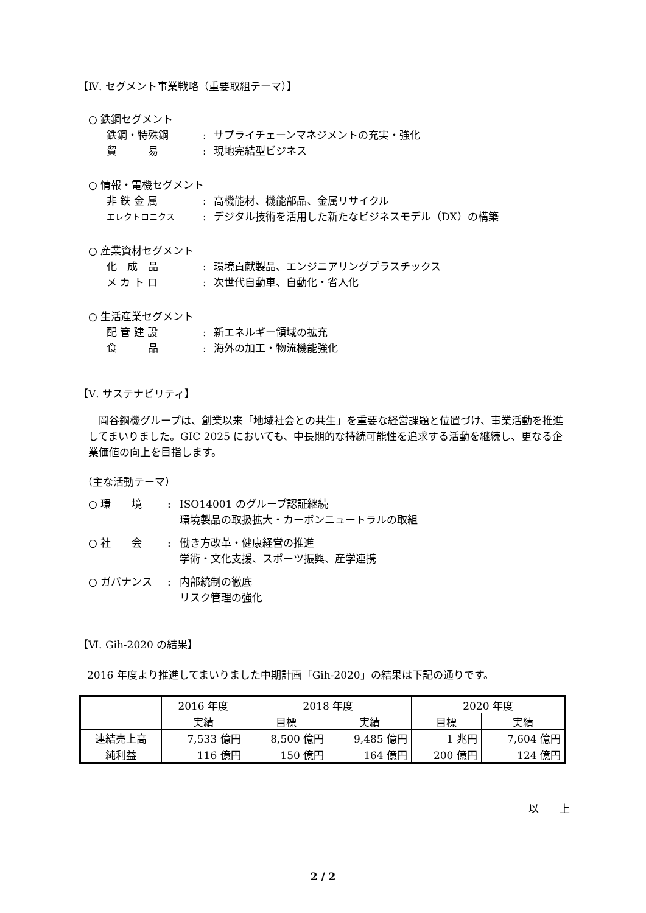【Ⅳ. セグメント事業戦略（重要取組テーマ）】
○ 鉄鋼セグメント
鉄鋼・特殊鋼: サプライチェーンマネジメントの充実・強化
貿　　　易: 現地完結型ビジネス
○ 情報・電機セグメント
非 鉄 金 属: 高機能材、機能部品、金属リサイクル
エレクトロニクス: デジタル技術を活用した新たなビジネスモデル（DX）の構築
○ 産業資材セグメント
化　成　品: 環境貢献製品、エンジニアリングプラスチックス
メ カ ト ロ: 次世代自動車、自動化・省人化
○ 生活産業セグメント
配 管 建 設: 新エネルギー領域の拡充
食　　　品: 海外の加工・物流機能強化
【Ⅴ. サステナビリティ】
岡谷鋼機グループは、創業以来「地域社会との共生」を重要な経営課題と位置づけ、事業活動を推進してまいりました。GIC 2025 においても、中長期的な持続可能性を追求する活動を継続し、更なる企業価値の向上を目指します。
（主な活動テーマ）
○ 環　　境: ISO14001 のグループ認証継続
環境製品の取扱拡大・カーボンニュートラルの取組
○ 社　　会: 働き方改革・健康経営の推進
学術・文化支援、スポーツ振興、産学連携
○ ガバナンス: 内部統制の徹底
リスク管理の強化
【Ⅵ. Gih-2020 の結果】
2016 年度より推進してまいりました中期計画「Gih-2020」の結果は下記の通りです。
| | 2016 年度 | 2018 年度 | | 2020 年度 | |
| --- | --- | --- | --- | --- | --- |
| | 実績 | 目標 | 実績 | 目標 | 実績 |
| 連結売上高 | 7,533 億円 | 8,500 億円 | 9,485 億円 | 1 兆円 | 7,604 億円 |
| 純利益 | 116 億円 | 150 億円 | 164 億円 | 200 億円 | 124 億円 |
以　　上
2 / 2